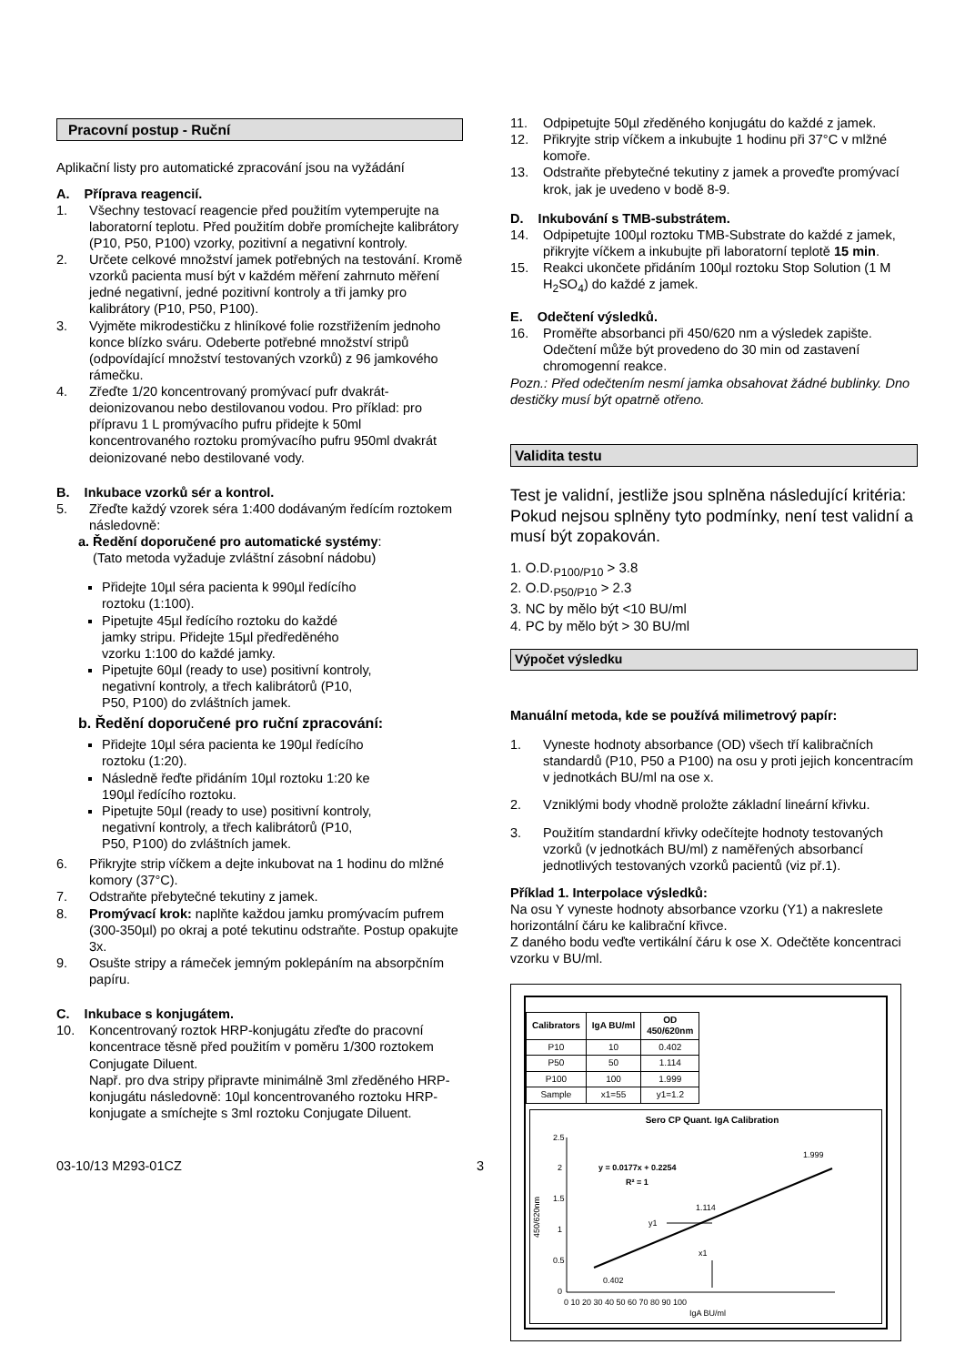Pracovní postup - Ruční
Aplikační listy pro automatické zpracování jsou na vyžádání
A. Příprava reagencií.
1. Všechny testovací reagencie před použitím vytemperujte na laboratorní teplotu. Před použitím dobře promíchejte kalibrátory (P10, P50, P100) vzorky, pozitivní a negativní kontroly.
2. Určete celkové množství jamek potřebných na testování. Kromě vzorků pacienta musí být v každém měření zahrnuto měření jedné negativní, jedné pozitivní kontroly a tři jamky pro kalibrátory (P10, P50, P100).
3. Vyjměte mikrodestičku z hliníkové folie rozstřižením jednoho konce blízko sváru. Odeberte potřebné množství stripů (odpovídající množství testovaných vzorků) z 96 jamkového rámečku.
4. Zřeďte 1/20 koncentrovaný promývací pufr dvakrát-deionizovanou nebo destilovanou vodou. Pro příklad: pro přípravu 1 L promývacího pufru přidejte k 50ml koncentrovaného roztoku promývacího pufru 950ml dvakrát deionizované nebo destilované vody.
B. Inkubace vzorků sér a kontrol.
5. Zřeďte každý vzorek séra 1:400 dodávaným ředícím roztokem následovně:
a. Ředění doporučené pro automatické systémy:
(Tato metoda vyžaduje zvláštní zásobní nádobu)
Přidejte 10µl séra pacienta k 990µl ředícího roztoku (1:100).
Pipetujte 45µl ředícího roztoku do každé jamky stripu. Přidejte 15µl předředěného vzorku 1:100 do každé jamky.
Pipetujte 60µl (ready to use) positivní kontroly, negativní kontroly, a třech kalibrátorů (P10, P50, P100) do zvláštních jamek.
b. Ředění doporučené pro ruční zpracování:
Přidejte 10µl séra pacienta ke 190µl ředícího roztoku (1:20).
Následně řeďte přidáním 10µl roztoku 1:20 ke 190µl ředícího roztoku.
Pipetujte 50µl (ready to use) positivní kontroly, negativní kontroly, a třech kalibrátorů (P10, P50, P100) do zvláštních jamek.
6. Přikryjte strip víčkem a dejte inkubovat na 1 hodinu do mlžné komory (37°C).
7. Odstraňte přebytečné tekutiny z jamek.
8. Promývací krok: naplňte každou jamku promývacím pufrem (300-350µl) po okraj a poté tekutinu odstraňte. Postup opakujte 3x.
9. Osušte stripy a rámeček jemným poklepáním na absorpčním papíru.
C. Inkubace s konjugátem.
10. Koncentrovaný roztok HRP-konjugátu zřeďte do pracovní koncentrace těsně před použitím v poměru 1/300 roztokem Conjugate Diluent.
Např. pro dva stripy připravte minimálně 3ml zředěného HRP-konjugátu následovně: 10µl koncentrovaného roztoku HRP-konjugate a smíchejte s 3ml roztoku Conjugate Diluent.
03-10/13 M293-01CZ 3
11. Odpipetujte 50µl zředěného konjugátu do každé z jamek.
12. Přikryjte strip víčkem a inkubujte 1 hodinu při 37°C v mlžné komoře.
13. Odstraňte přebytečné tekutiny z jamek a proveďte promývací krok, jak je uvedeno v bodě 8-9.
D. Inkubování s TMB-substrátem.
14. Odpipetujte 100µl roztoku TMB-Substrate do každé z jamek, přikryjte víčkem a inkubujte při laboratorní teplotě 15 min.
15. Reakci ukončete přidáním 100µl roztoku Stop Solution (1 M H<sub>2</sub>SO<sub>4</sub>) do každé z jamek.
E. Odečtení výsledků.
16. Proměřte absorbanci při 450/620 nm a výsledek zapište. Odečtení může být provedeno do 30 min od zastavení chromogenní reakce.
Pozn.: Před odečtením nesmí jamka obsahovat žádné bublinky. Dno destičky musí být opatrně otřeno.
Validita testu
Test je validní, jestliže jsou splněna následující kritéria: Pokud nejsou splněny tyto podmínky, není test validní a musí být zopakován.
1. O.D.<sub>P100/P10</sub> > 3.8
2. O.D.<sub>P50/P10</sub> > 2.3
3. NC by mělo být <10 BU/ml
4. PC by mělo být > 30 BU/ml
Výpočet výsledku
Manuální metoda, kde se používá milimetrový papír:
1. Vyneste hodnoty absorbance (OD) všech tří kalibračních standardů (P10, P50 a P100) na osu y proti jejich koncentracím v jednotkách BU/ml na ose x.
2. Vzniklými body vhodně proložte základní lineární křivku.
3. Použitím standardní křivky odečítejte hodnoty testovaných vzorků (v jednotkách BU/ml) z naměřených absorbancí jednotlivých testovaných vzorků pacientů (viz př.1).
Příklad 1. Interpolace výsledků:
Na osu Y vyneste hodnoty absorbance vzorku (Y1) a nakreslete horizontální čáru ke kalibrační křivce.
Z daného bodu veďte vertikální čáru k ose X. Odečtěte koncentraci vzorku v BU/ml.
| Calibrators | IgA BU/ml | OD 450/620nm |
| --- | --- | --- |
| P10 | 10 | 0.402 |
| P50 | 50 | 1.114 |
| P100 | 100 | 1.999 |
| Sample | x1=55 | y1=1.2 |
Sero CP Quant. IgA Calibration
2.5
2
1.5
1
0.5
0
0 10 20 30 40 50 60 70 80 90 100
IgA BU/ml
450/620nm
0.402
1.114
1.999
y = 0.0177x + 0.2254
R² = 1
y1
x1